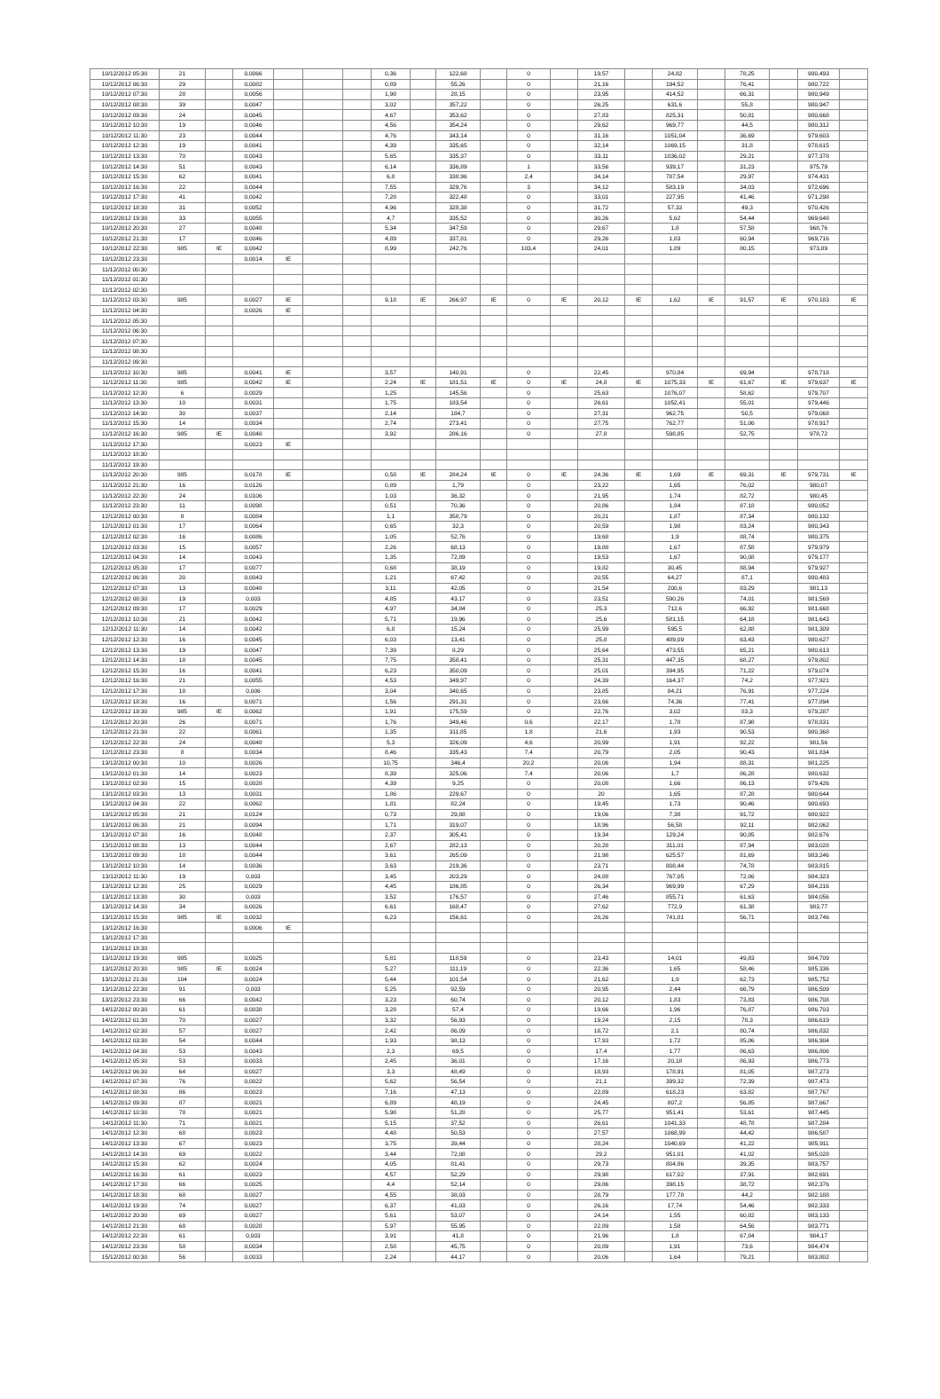| 10/12/2012 05:30 | 21 | | 0,0066 | | | | 0,36 | | 122,68 | | 0 | | 19,57 | | 24,82 | | 78,25 | | 980,493 | |
| 10/12/2012 06:30 | 29 | | 0,0082 | | | | 0,89 | | 55,26 | | 0 | | 21,16 | | 194,52 | | 76,41 | | 980,722 | |
| 10/12/2012 07:30 | 28 | | 0,0056 | | | | 1,98 | | 28,15 | | 0 | | 23,95 | | 414,52 | | 66,31 | | 980,949 | |
| 10/12/2012 08:30 | 39 | | 0,0047 | | | | 3,02 | | 357,22 | | 0 | | 26,25 | | 631,6 | | 55,8 | | 980,947 | |
| 10/12/2012 09:30 | 24 | | 0,0045 | | | | 4,67 | | 353,62 | | 0 | | 27,83 | | 825,31 | | 50,81 | | 980,668 | |
| 10/12/2012 10:30 | 19 | | 0,0046 | | | | 4,56 | | 354,24 | | 0 | | 29,62 | | 969,77 | | 44,5 | | 980,312 | |
| 10/12/2012 11:30 | 23 | | 0,0044 | | | | 4,76 | | 343,14 | | 0 | | 31,16 | | 1051,04 | | 36,69 | | 979,603 | |
| 10/12/2012 12:30 | 19 | | 0,0041 | | | | 4,39 | | 335,65 | | 0 | | 32,14 | | 1069,15 | | 31,8 | | 978,615 | |
| 10/12/2012 13:30 | 70 | | 0,0043 | | | | 5,65 | | 335,37 | | 0 | | 33,11 | | 1036,02 | | 29,21 | | 977,378 | |
| 10/12/2012 14:30 | 51 | | 0,0043 | | | | 6,14 | | 336,89 | | 1 | | 33,56 | | 939,17 | | 31,23 | | 975,79 | |
| 10/12/2012 15:30 | 62 | | 0,0041 | | | | 6,8 | | 338,96 | | 2,4 | | 34,14 | | 787,54 | | 29,97 | | 974,431 | |
| 10/12/2012 16:30 | 22 | | 0,0044 | | | | 7,55 | | 329,76 | | 3 | | 34,12 | | 583,19 | | 34,03 | | 972,696 | |
| 10/12/2012 17:30 | 41 | | 0,0042 | | | | 7,28 | | 322,48 | | 0 | | 33,01 | | 227,95 | | 41,46 | | 971,298 | |
| 10/12/2012 18:30 | 31 | | 0,0052 | | | | 4,96 | | 328,38 | | 0 | | 31,72 | | 57,33 | | 49,3 | | 970,426 | |
| 10/12/2012 19:30 | 33 | | 0,0055 | | | | 4,7 | | 335,52 | | 0 | | 30,26 | | 5,62 | | 54,44 | | 969,648 | |
| 10/12/2012 20:30 | 27 | | 0,0048 | | | | 5,34 | | 347,59 | | 0 | | 29,67 | | 1,8 | | 57,58 | | 968,76 | |
| 10/12/2012 21:30 | 17 | | 0,0046 | | | | 4,89 | | 337,81 | | 0 | | 29,26 | | 1,83 | | 60,94 | | 969,716 | |
| 10/12/2012 22:30 | 985 | IE | 0,0042 | | | | 8,99 | | 242,76 | | 103,4 | | 24,01 | | 1,89 | | 80,15 | | 973,89 | |
| 10/12/2012 23:30 | | | 0,0014 | IE | | | | | | | | | | | | | | | | |
| 11/12/2012 00:30 | | | | | | | | | | | | | | | | | | | | |
| 11/12/2012 01:30 | | | | | | | | | | | | | | | | | | | | |
| 11/12/2012 02:30 | | | | | | | | | | | | | | | | | | | | |
| 11/12/2012 03:30 | 985 | | 0,0027 | IE | | | 9,18 | IE | 266,97 | IE | 0 | IE | 20,12 | IE | 1,62 | IE | 91,57 | IE | 970,183 | IE |
| 11/12/2012 04:30 | | | 0,0026 | IE | | | | | | | | | | | | | | | | |
| 11/12/2012 05:30 | | | | | | | | | | | | | | | | | | | | |
| 11/12/2012 06:30 | | | | | | | | | | | | | | | | | | | | |
| 11/12/2012 07:30 | | | | | | | | | | | | | | | | | | | | |
| 11/12/2012 08:30 | | | | | | | | | | | | | | | | | | | | |
| 11/12/2012 09:30 | | | | | | | | | | | | | | | | | | | | |
| 11/12/2012 10:30 | 985 | | 0,0041 | IE | | | 3,57 | | 140,91 | | 0 | | 22,45 | | 970,84 | | 69,94 | | 978,718 | |
| 11/12/2012 11:30 | 985 | | 0,0042 | IE | | | 2,24 | IE | 181,51 | IE | 0 | IE | 24,8 | IE | 1075,33 | IE | 61,67 | IE | 979,637 | IE |
| 11/12/2012 12:30 | 6 | | 0,0029 | | | | 1,25 | | 145,56 | | 0 | | 25,63 | | 1076,07 | | 58,62 | | 979,707 | |
| 11/12/2012 13:30 | 10 | | 0,0031 | | | | 1,75 | | 183,54 | | 0 | | 26,61 | | 1052,41 | | 55,01 | | 979,446 | |
| 11/12/2012 14:30 | 30 | | 0,0037 | | | | 2,14 | | 184,7 | | 0 | | 27,31 | | 962,75 | | 50,5 | | 979,068 | |
| 11/12/2012 15:30 | 14 | | 0,0034 | | | | 2,74 | | 273,41 | | 0 | | 27,75 | | 762,77 | | 51,06 | | 978,917 | |
| 11/12/2012 16:30 | 985 | IE | 0,0048 | | | | 3,92 | | 286,16 | | 0 | | 27,8 | | 598,85 | | 52,75 | | 978,72 | |
| 11/12/2012 17:30 | | | 0,0023 | IE | | | | | | | | | | | | | | | | |
| 11/12/2012 18:30 | | | | | | | | | | | | | | | | | | | | |
| 11/12/2012 19:30 | | | | | | | | | | | | | | | | | | | | |
| 11/12/2012 20:30 | 985 | | 0,0178 | IE | | | 0,58 | IE | 284,24 | IE | 0 | IE | 24,36 | IE | 1,69 | IE | 69,31 | IE | 979,731 | IE |
| 11/12/2012 21:30 | 16 | | 0,0126 | | | | 0,89 | | 1,79 | | 0 | | 23,22 | | 1,65 | | 76,02 | | 980,07 | |
| 11/12/2012 22:30 | 24 | | 0,0106 | | | | 1,03 | | 36,32 | | 0 | | 21,95 | | 1,74 | | 82,72 | | 980,45 | |
| 11/12/2012 23:30 | 11 | | 0,0098 | | | | 0,51 | | 70,36 | | 0 | | 20,86 | | 1,84 | | 87,18 | | 980,052 | |
| 12/12/2012 00:30 | 8 | | 0,0084 | | | | 1,1 | | 358,79 | | 0 | | 20,21 | | 1,87 | | 87,34 | | 980,132 | |
| 12/12/2012 01:30 | 17 | | 0,0064 | | | | 0,65 | | 32,3 | | 0 | | 20,59 | | 1,98 | | 83,24 | | 980,343 | |
| 12/12/2012 02:30 | 16 | | 0,0086 | | | | 1,05 | | 52,76 | | 0 | | 19,68 | | 1,9 | | 88,74 | | 980,375 | |
| 12/12/2012 03:30 | 15 | | 0,0057 | | | | 2,26 | | 68,13 | | 0 | | 19,88 | | 1,67 | | 87,58 | | 979,979 | |
| 12/12/2012 04:30 | 14 | | 0,0043 | | | | 1,35 | | 72,89 | | 0 | | 19,53 | | 1,67 | | 90,08 | | 979,177 | |
| 12/12/2012 05:30 | 17 | | 0,0077 | | | | 0,68 | | 38,19 | | 0 | | 19,82 | | 30,45 | | 88,94 | | 979,927 | |
| 12/12/2012 06:30 | 20 | | 0,0043 | | | | 1,21 | | 67,42 | | 0 | | 20,55 | | 64,27 | | 87,1 | | 980,483 | |
| 12/12/2012 07:30 | 13 | | 0,0048 | | | | 3,11 | | 42,05 | | 0 | | 21,54 | | 200,6 | | 83,29 | | 981,13 | |
| 12/12/2012 08:30 | 19 | | 0,003 | | | | 4,85 | | 43,17 | | 0 | | 23,51 | | 590,26 | | 74,01 | | 981,569 | |
| 12/12/2012 09:30 | 17 | | 0,0029 | | | | 4,97 | | 34,84 | | 0 | | 25,3 | | 712,6 | | 66,92 | | 981,668 | |
| 12/12/2012 10:30 | 21 | | 0,0042 | | | | 5,71 | | 19,96 | | 0 | | 25,6 | | 581,15 | | 64,18 | | 981,643 | |
| 12/12/2012 11:30 | 14 | | 0,0042 | | | | 6,8 | | 15,24 | | 0 | | 25,99 | | 595,5 | | 62,88 | | 981,309 | |
| 12/12/2012 12:30 | 16 | | 0,0045 | | | | 6,03 | | 13,41 | | 0 | | 25,8 | | 489,09 | | 63,43 | | 980,627 | |
| 12/12/2012 13:30 | 19 | | 0,0047 | | | | 7,39 | | 8,29 | | 0 | | 25,64 | | 473,55 | | 65,21 | | 980,613 | |
| 12/12/2012 14:30 | 18 | | 0,0045 | | | | 7,75 | | 358,41 | | 0 | | 25,31 | | 447,35 | | 68,27 | | 979,802 | |
| 12/12/2012 15:30 | 16 | | 0,0041 | | | | 6,23 | | 350,09 | | 0 | | 25,01 | | 394,95 | | 71,22 | | 979,074 | |
| 12/12/2012 16:30 | 21 | | 0,0055 | | | | 4,53 | | 349,97 | | 0 | | 24,39 | | 164,37 | | 74,2 | | 977,921 | |
| 12/12/2012 17:30 | 18 | | 0,006 | | | | 3,04 | | 340,65 | | 0 | | 23,85 | | 84,21 | | 76,91 | | 977,224 | |
| 12/12/2012 18:30 | 16 | | 0,0071 | | | | 1,56 | | 291,31 | | 0 | | 23,66 | | 74,36 | | 77,41 | | 977,894 | |
| 12/12/2012 19:30 | 985 | IE | 0,0062 | | | | 1,91 | | 175,59 | | 0 | | 22,76 | | 3,02 | | 83,3 | | 979,287 | |
| 12/12/2012 20:30 | 26 | | 0,0071 | | | | 1,76 | | 349,46 | | 0,6 | | 22,17 | | 1,78 | | 87,98 | | 978,831 | |
| 12/12/2012 21:30 | 22 | | 0,0061 | | | | 1,35 | | 311,85 | | 1,8 | | 21,6 | | 1,93 | | 90,53 | | 980,368 | |
| 12/12/2012 22:30 | 24 | | 0,0048 | | | | 5,3 | | 326,09 | | 4,6 | | 20,99 | | 1,91 | | 92,22 | | 981,56 | |
| 12/12/2012 23:30 | 8 | | 0,0034 | | | | 8,46 | | 335,43 | | 7,4 | | 20,79 | | 2,05 | | 90,43 | | 981,834 | |
| 13/12/2012 00:30 | 10 | | 0,0026 | | | | 10,75 | | 346,4 | | 20,2 | | 20,06 | | 1,94 | | 88,31 | | 981,225 | |
| 13/12/2012 01:30 | 14 | | 0,0023 | | | | 8,39 | | 325,06 | | 7,4 | | 20,06 | | 1,7 | | 86,28 | | 980,632 | |
| 13/12/2012 02:30 | 15 | | 0,0028 | | | | 4,39 | | 9,25 | | 0 | | 20,08 | | 1,66 | | 86,13 | | 979,426 | |
| 13/12/2012 03:30 | 13 | | 0,0031 | | | | 1,86 | | 229,67 | | 0 | | 20 | | 1,65 | | 87,28 | | 980,644 | |
| 13/12/2012 04:30 | 22 | | 0,0062 | | | | 1,81 | | 82,24 | | 0 | | 19,45 | | 1,73 | | 90,46 | | 980,693 | |
| 13/12/2012 05:30 | 21 | | 0,0124 | | | | 0,73 | | 29,88 | | 0 | | 19,06 | | 7,38 | | 91,72 | | 980,922 | |
| 13/12/2012 06:30 | 21 | | 0,0094 | | | | 1,71 | | 319,07 | | 0 | | 18,96 | | 56,58 | | 92,11 | | 982,062 | |
| 13/12/2012 07:30 | 16 | | 0,0048 | | | | 2,37 | | 305,41 | | 0 | | 19,34 | | 129,24 | | 90,85 | | 982,676 | |
| 13/12/2012 08:30 | 13 | | 0,0044 | | | | 2,67 | | 282,13 | | 0 | | 20,28 | | 311,01 | | 87,94 | | 983,028 | |
| 13/12/2012 09:30 | 18 | | 0,0044 | | | | 3,61 | | 265,09 | | 0 | | 21,98 | | 625,57 | | 81,69 | | 983,246 | |
| 13/12/2012 10:30 | 14 | | 0,0036 | | | | 3,63 | | 219,36 | | 0 | | 23,71 | | 808,44 | | 74,78 | | 983,815 | |
| 13/12/2012 11:30 | 19 | | 0,003 | | | | 3,45 | | 203,29 | | 0 | | 24,88 | | 767,05 | | 72,06 | | 984,323 | |
| 13/12/2012 12:30 | 25 | | 0,0029 | | | | 4,45 | | 186,85 | | 0 | | 26,34 | | 969,99 | | 67,29 | | 984,216 | |
| 13/12/2012 13:30 | 30 | | 0,003 | | | | 3,52 | | 176,57 | | 0 | | 27,46 | | 855,71 | | 61,63 | | 984,056 | |
| 13/12/2012 14:30 | 34 | | 0,0026 | | | | 6,61 | | 168,47 | | 0 | | 27,62 | | 772,9 | | 61,38 | | 983,77 | |
| 13/12/2012 15:30 | 985 | IE | 0,0032 | | | | 6,23 | | 156,61 | | 0 | | 28,26 | | 741,81 | | 56,71 | | 983,746 | |
| 13/12/2012 16:30 | | | 0,0006 | IE | | | | | | | | | | | | | | | | |
| 13/12/2012 17:30 | | | | | | | | | | | | | | | | | | | | |
| 13/12/2012 18:30 | | | | | | | | | | | | | | | | | | | | |
| 13/12/2012 19:30 | 985 | | 0,0025 | | | | 5,81 | | 118,59 | | 0 | | 23,43 | | 14,01 | | 49,83 | | 984,709 | |
| 13/12/2012 20:30 | 985 | IE | 0,0024 | | | | 5,27 | | 111,19 | | 0 | | 22,36 | | 1,65 | | 58,46 | | 985,336 | |
| 13/12/2012 21:30 | 104 | | 0,0024 | | | | 5,44 | | 101,54 | | 0 | | 21,62 | | 1,9 | | 62,73 | | 985,752 | |
| 13/12/2012 22:30 | 91 | | 0,003 | | | | 5,25 | | 92,59 | | 0 | | 20,95 | | 2,44 | | 66,79 | | 986,509 | |
| 13/12/2012 23:30 | 66 | | 0,0042 | | | | 3,23 | | 60,74 | | 0 | | 20,12 | | 1,83 | | 73,83 | | 986,708 | |
| 14/12/2012 00:30 | 61 | | 0,0038 | | | | 3,28 | | 57,4 | | 0 | | 19,66 | | 1,96 | | 76,87 | | 986,703 | |
| 14/12/2012 01:30 | 70 | | 0,0027 | | | | 3,32 | | 56,93 | | 0 | | 19,24 | | 2,15 | | 78,3 | | 986,619 | |
| 14/12/2012 02:30 | 57 | | 0,0027 | | | | 2,42 | | 86,09 | | 0 | | 18,72 | | 2,1 | | 80,74 | | 986,832 | |
| 14/12/2012 03:30 | 54 | | 0,0044 | | | | 1,93 | | 98,13 | | 0 | | 17,93 | | 1,72 | | 85,06 | | 986,904 | |
| 14/12/2012 04:30 | 53 | | 0,0043 | | | | 2,3 | | 69,5 | | 0 | | 17,4 | | 1,77 | | 86,63 | | 986,806 | |
| 14/12/2012 05:30 | 53 | | 0,0033 | | | | 2,45 | | 36,01 | | 0 | | 17,16 | | 20,18 | | 86,93 | | 986,773 | |
| 14/12/2012 06:30 | 64 | | 0,0027 | | | | 3,3 | | 48,49 | | 0 | | 18,93 | | 178,91 | | 81,05 | | 987,273 | |
| 14/12/2012 07:30 | 76 | | 0,0022 | | | | 5,62 | | 56,54 | | 0 | | 21,1 | | 399,32 | | 72,39 | | 987,473 | |
| 14/12/2012 08:30 | 86 | | 0,0023 | | | | 7,16 | | 47,13 | | 0 | | 22,89 | | 618,23 | | 63,82 | | 987,767 | |
| 14/12/2012 09:30 | 87 | | 0,0021 | | | | 6,89 | | 48,19 | | 0 | | 24,45 | | 807,2 | | 56,85 | | 987,667 | |
| 14/12/2012 10:30 | 78 | | 0,0021 | | | | 5,98 | | 51,28 | | 0 | | 25,77 | | 951,41 | | 53,61 | | 987,445 | |
| 14/12/2012 11:30 | 71 | | 0,0021 | | | | 5,15 | | 37,52 | | 0 | | 26,61 | | 1041,33 | | 48,78 | | 987,284 | |
| 14/12/2012 12:30 | 68 | | 0,0023 | | | | 4,48 | | 50,53 | | 0 | | 27,57 | | 1068,99 | | 44,42 | | 986,587 | |
| 14/12/2012 13:30 | 67 | | 0,0023 | | | | 3,75 | | 39,44 | | 0 | | 28,24 | | 1040,69 | | 41,22 | | 985,911 | |
| 14/12/2012 14:30 | 69 | | 0,0022 | | | | 3,44 | | 72,08 | | 0 | | 29,2 | | 951,01 | | 41,02 | | 985,028 | |
| 14/12/2012 15:30 | 62 | | 0,0024 | | | | 4,05 | | 81,41 | | 0 | | 29,73 | | 804,86 | | 39,35 | | 983,757 | |
| 14/12/2012 16:30 | 61 | | 0,0023 | | | | 4,57 | | 52,29 | | 0 | | 29,98 | | 617,02 | | 37,91 | | 982,691 | |
| 14/12/2012 17:30 | 66 | | 0,0025 | | | | 4,4 | | 52,14 | | 0 | | 29,86 | | 398,15 | | 38,72 | | 982,376 | |
| 14/12/2012 18:30 | 68 | | 0,0027 | | | | 4,55 | | 38,03 | | 0 | | 28,79 | | 177,78 | | 44,2 | | 982,188 | |
| 14/12/2012 19:30 | 74 | | 0,0027 | | | | 6,37 | | 41,03 | | 0 | | 26,16 | | 17,74 | | 54,46 | | 982,333 | |
| 14/12/2012 20:30 | 69 | | 0,0027 | | | | 5,61 | | 53,07 | | 0 | | 24,14 | | 1,55 | | 60,82 | | 983,133 | |
| 14/12/2012 21:30 | 68 | | 0,0028 | | | | 5,97 | | 55,95 | | 0 | | 22,89 | | 1,58 | | 64,56 | | 983,771 | |
| 14/12/2012 22:30 | 61 | | 0,003 | | | | 3,91 | | 41,8 | | 0 | | 21,96 | | 1,8 | | 67,84 | | 984,17 | |
| 14/12/2012 23:30 | 58 | | 0,0034 | | | | 2,58 | | 45,75 | | 0 | | 20,89 | | 1,91 | | 73,6 | | 984,474 | |
| 15/12/2012 00:30 | 56 | | 0,0033 | | | | 2,24 | | 44,17 | | 0 | | 20,06 | | 1,64 | | 79,21 | | 983,802 | |